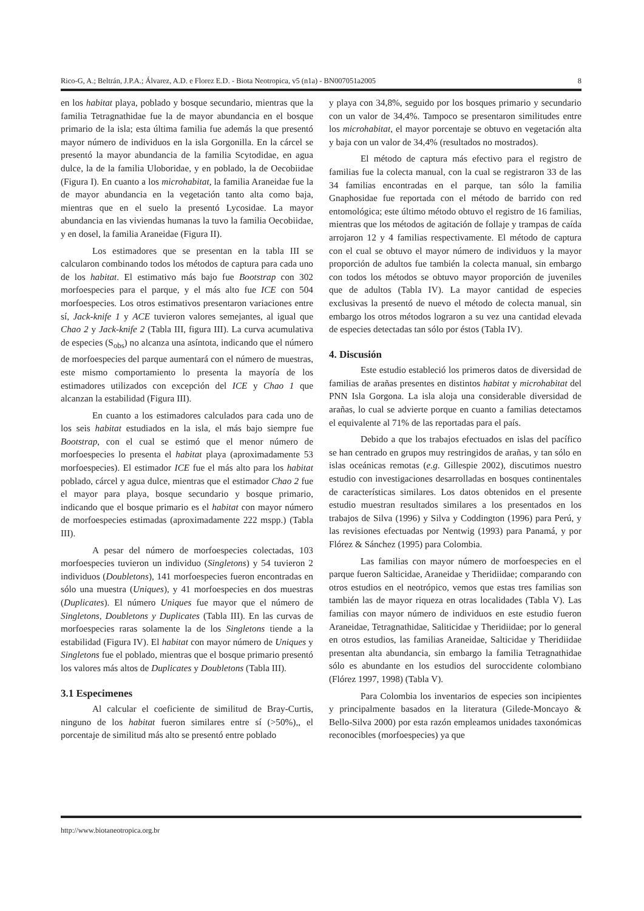Rico-G, A.; Beltrán, J.P.A.; Álvarez, A.D. e Florez E.D. - Biota Neotropica, v5 (n1a) - BN007051a2005 8
en los habitat playa, poblado y bosque secundario, mientras que la familia Tetragnathidae fue la de mayor abundancia en el bosque primario de la isla; esta última familia fue además la que presentó mayor número de individuos en la isla Gorgonilla. En la cárcel se presentó la mayor abundancia de la familia Scytodidae, en agua dulce, la de la familia Uloboridae, y en poblado, la de Oecobiidae (Figura I). En cuanto a los microhabitat, la familia Araneidae fue la de mayor abundancia en la vegetación tanto alta como baja, mientras que en el suelo la presentó Lycosidae. La mayor abundancia en las viviendas humanas la tuvo la familia Oecobiidae, y en dosel, la familia Araneidae (Figura II).
Los estimadores que se presentan en la tabla III se calcularon combinando todos los métodos de captura para cada uno de los habitat. El estimativo más bajo fue Bootstrap con 302 morfoespecies para el parque, y el más alto fue ICE con 504 morfoespecies. Los otros estimativos presentaron variaciones entre sí, Jack-knife 1 y ACE tuvieron valores semejantes, al igual que Chao 2 y Jack-knife 2 (Tabla III, figura III). La curva acumulativa de especies (S<sub>obs</sub>) no alcanza una asíntota, indicando que el número de morfoespecies del parque aumentará con el número de muestras, este mismo comportamiento lo presenta la mayoría de los estimadores utilizados con excepción del ICE y Chao 1 que alcanzan la estabilidad (Figura III).
En cuanto a los estimadores calculados para cada uno de los seis habitat estudiados en la isla, el más bajo siempre fue Bootstrap, con el cual se estimó que el menor número de morfoespecies lo presenta el habitat playa (aproximadamente 53 morfoespecies). El estimador ICE fue el más alto para los habitat poblado, cárcel y agua dulce, mientras que el estimador Chao 2 fue el mayor para playa, bosque secundario y bosque primario, indicando que el bosque primario es el habitat con mayor número de morfoespecies estimadas (aproximadamente 222 mspp.) (Tabla III).
A pesar del número de morfoespecies colectadas, 103 morfoespecies tuvieron un individuo (Singletons) y 54 tuvieron 2 individuos (Doubletons), 141 morfoespecies fueron encontradas en sólo una muestra (Uniques), y 41 morfoespecies en dos muestras (Duplicates). El número Uniques fue mayor que el número de Singletons, Doubletons y Duplicates (Tabla III). En las curvas de morfoespecies raras solamente la de los Singletons tiende a la estabilidad (Figura IV). El habitat con mayor número de Uniques y Singletons fue el poblado, mientras que el bosque primario presentó los valores más altos de Duplicates y Doubletons (Tabla III).
3.1 Especimenes
Al calcular el coeficiente de similitud de Bray-Curtis, ninguno de los habitat fueron similares entre sí (>50%),, el porcentaje de similitud más alto se presentó entre poblado
y playa con 34,8%, seguido por los bosques primario y secundario con un valor de 34,4%. Tampoco se presentaron similitudes entre los microhabitat, el mayor porcentaje se obtuvo en vegetación alta y baja con un valor de 34,4% (resultados no mostrados).
El método de captura más efectivo para el registro de familias fue la colecta manual, con la cual se registraron 33 de las 34 familias encontradas en el parque, tan sólo la familia Gnaphosidae fue reportada con el método de barrido con red entomológica; este último método obtuvo el registro de 16 familias, mientras que los métodos de agitación de follaje y trampas de caída arrojaron 12 y 4 familias respectivamente. El método de captura con el cual se obtuvo el mayor número de individuos y la mayor proporción de adultos fue también la colecta manual, sin embargo con todos los métodos se obtuvo mayor proporción de juveniles que de adultos (Tabla IV). La mayor cantidad de especies exclusivas la presentó de nuevo el método de colecta manual, sin embargo los otros métodos lograron a su vez una cantidad elevada de especies detectadas tan sólo por éstos (Tabla IV).
4. Discusión
Este estudio estableció los primeros datos de diversidad de familias de arañas presentes en distintos habitat y microhabitat del PNN Isla Gorgona. La isla aloja una considerable diversidad de arañas, lo cual se advierte porque en cuanto a familias detectamos el equivalente al 71% de las reportadas para el país.
Debido a que los trabajos efectuados en islas del pacífico se han centrado en grupos muy restringidos de arañas, y tan sólo en islas oceánicas remotas (e.g. Gillespie 2002), discutimos nuestro estudio con investigaciones desarrolladas en bosques continentales de características similares. Los datos obtenidos en el presente estudio muestran resultados similares a los presentados en los trabajos de Silva (1996) y Silva y Coddington (1996) para Perú, y las revisiones efectuadas por Nentwig (1993) para Panamá, y por Flórez & Sánchez (1995) para Colombia.
Las familias con mayor número de morfoespecies en el parque fueron Salticidae, Araneidae y Theridiidae; comparando con otros estudios en el neotrópico, vemos que estas tres familias son también las de mayor riqueza en otras localidades (Tabla V). Las familias con mayor número de individuos en este estudio fueron Araneidae, Tetragnathidae, Saliticidae y Theridiidae; por lo general en otros estudios, las familias Araneidae, Salticidae y Theridiidae presentan alta abundancia, sin embargo la familia Tetragnathidae sólo es abundante en los estudios del suroccidente colombiano (Flórez 1997, 1998) (Tabla V).
Para Colombia los inventarios de especies son incipientes y principalmente basados en la literatura (Gilede-Moncayo & Bello-Silva 2000) por esta razón empleamos unidades taxonómicas reconocibles (morfoespecies) ya que
http://www.biotaneotropica.org.br